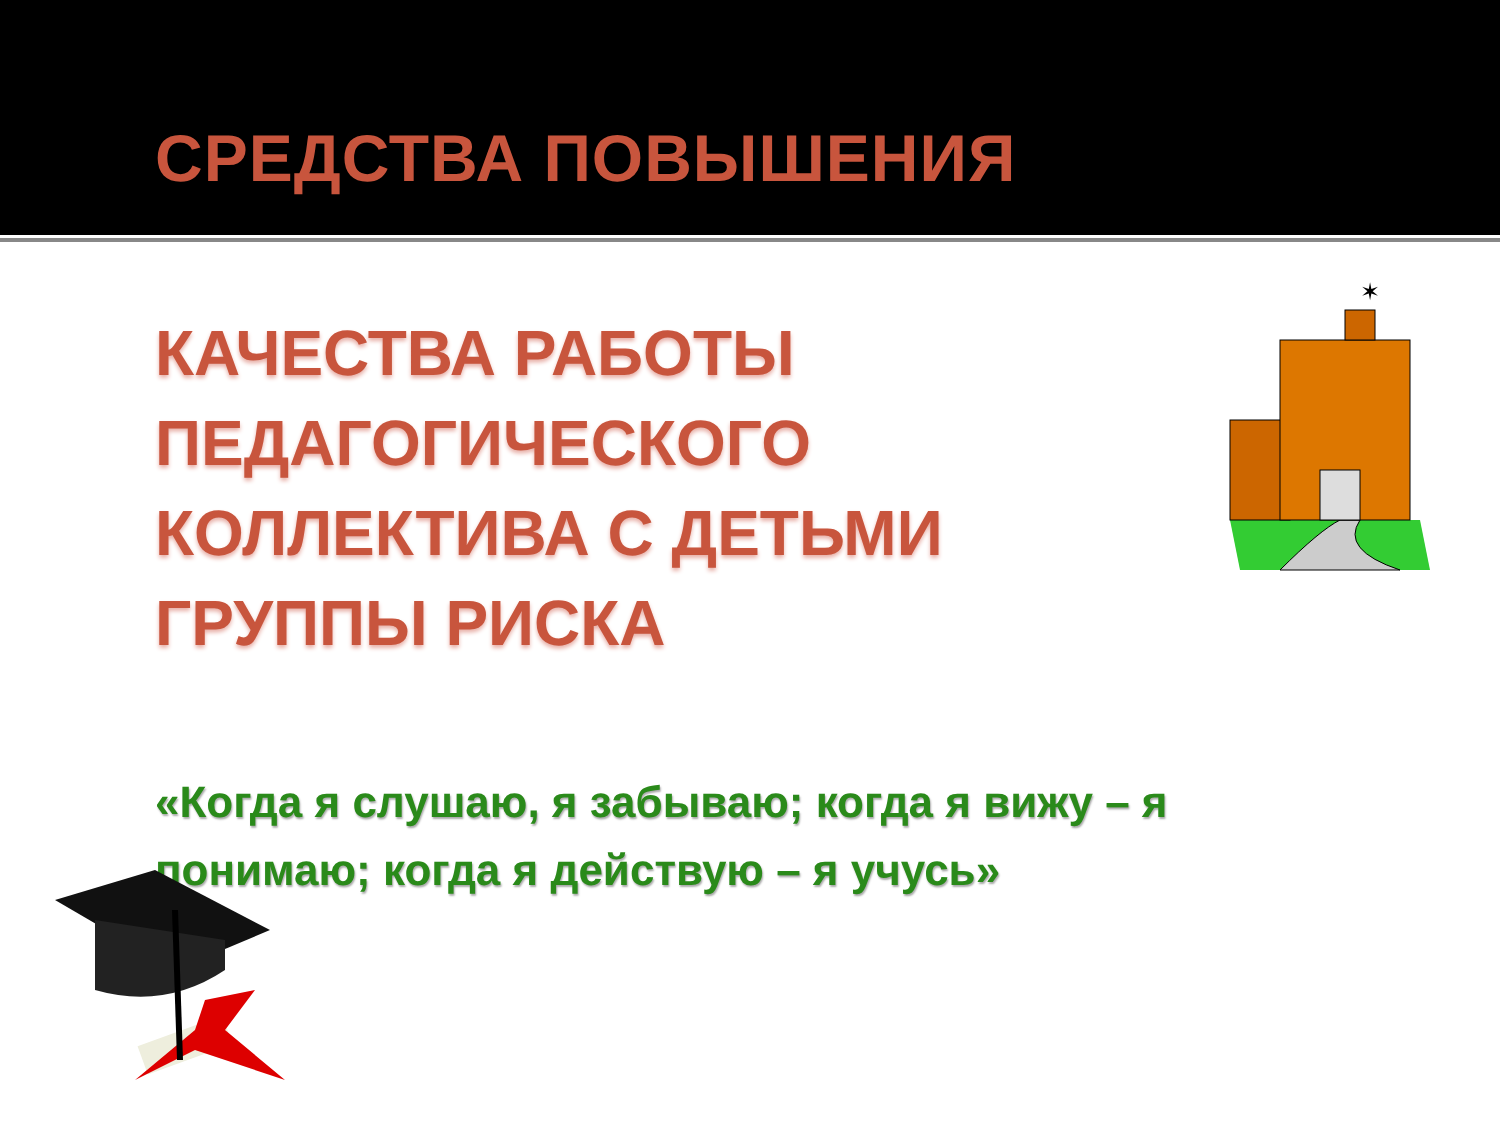СРЕДСТВА ПОВЫШЕНИЯ
КАЧЕСТВА РАБОТЫ ПЕДАГОГИЧЕСКОГО КОЛЛЕКТИВА С ДЕТЬМИ ГРУППЫ РИСКА
«Когда я слушаю, я забываю; когда я вижу – я понимаю; когда я действую – я учусь»
✶